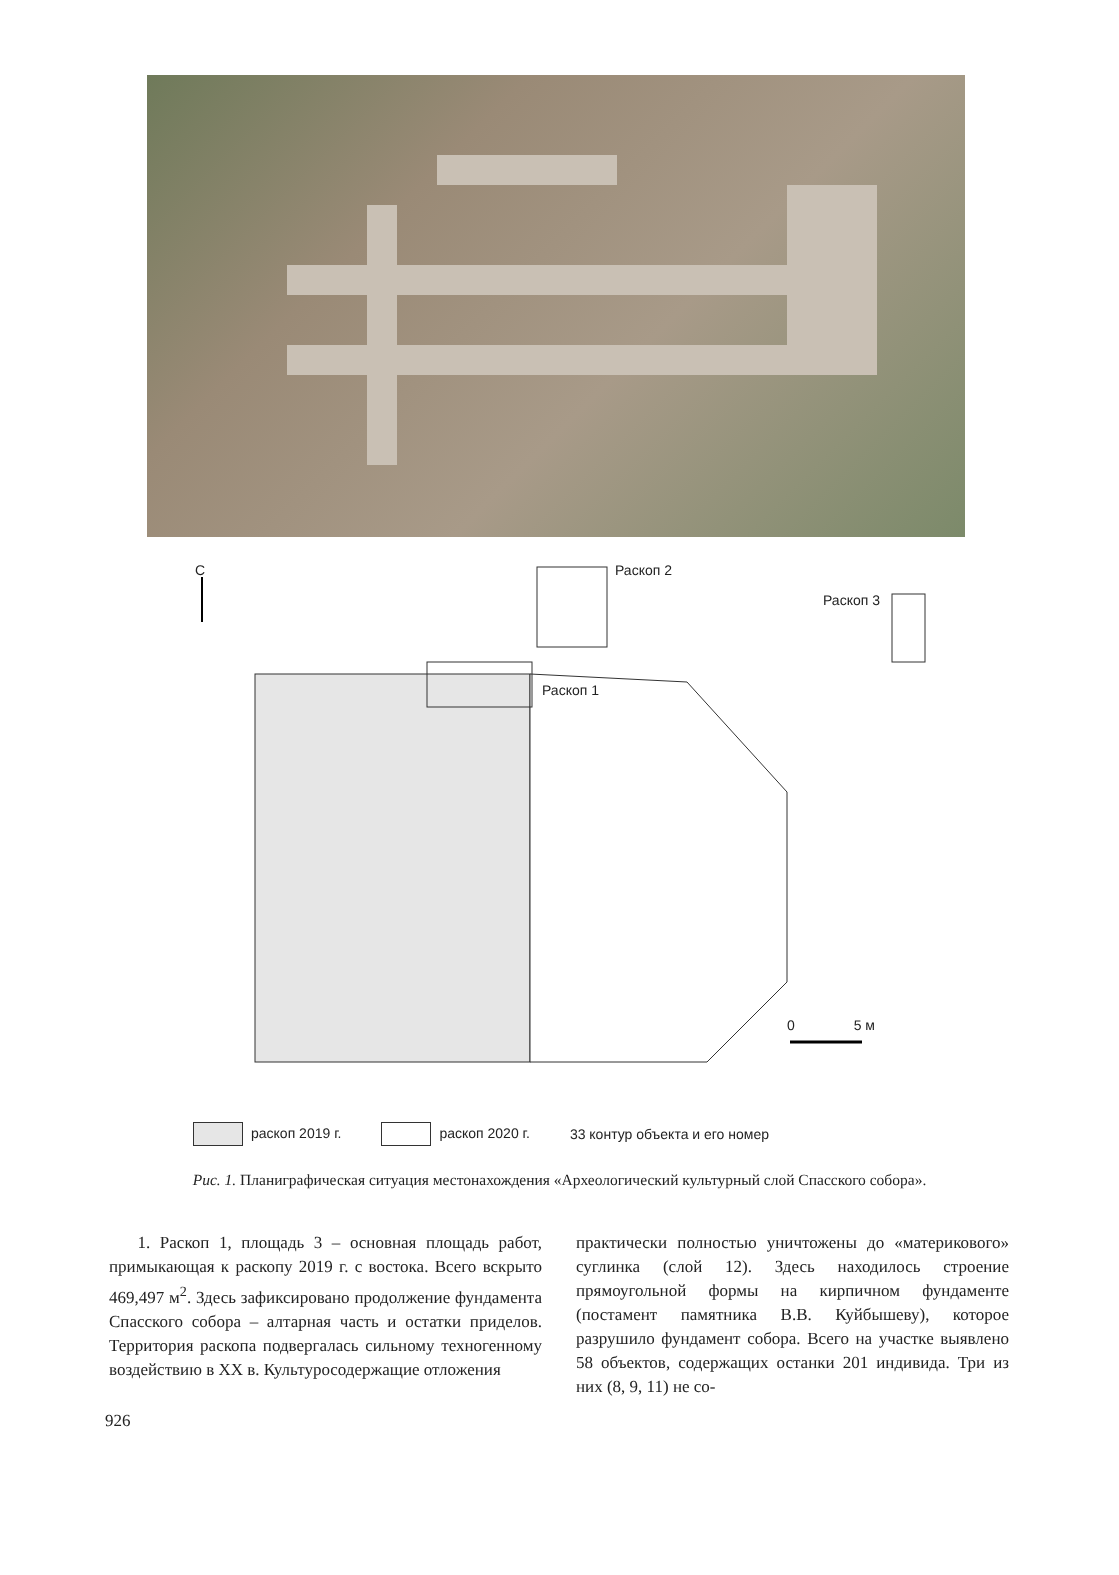С Раскоп 2
Раскоп 3
Раскоп 1
0 5 м
раскоп 2019 г. раскоп 2020 г. 33 контур объекта и его номер
Рис. 1. Планиграфическая ситуация местонахождения «Археологический культурный слой Спасского собора».
1. Раскоп 1, площадь 3 – основная площадь работ, примыкающая к раскопу 2019 г. с востока. Всего вскрыто 469,497 м<sup>2</sup>. Здесь зафиксировано продолжение фундамента Спасского собора – алтарная часть и остатки приделов. Территория раскопа подвергалась сильному техногенному воздействию в XX в. Культуросодержащие отложения
практически полностью уничтожены до «материкового» суглинка (слой 12). Здесь находилось строение прямоугольной формы на кирпичном фундаменте (постамент памятника В.В. Куйбышеву), которое разрушило фундамент собора. Всего на участке выявлено 58 объектов, содержащих останки 201 индивида. Три из них (8, 9, 11) не со-
926